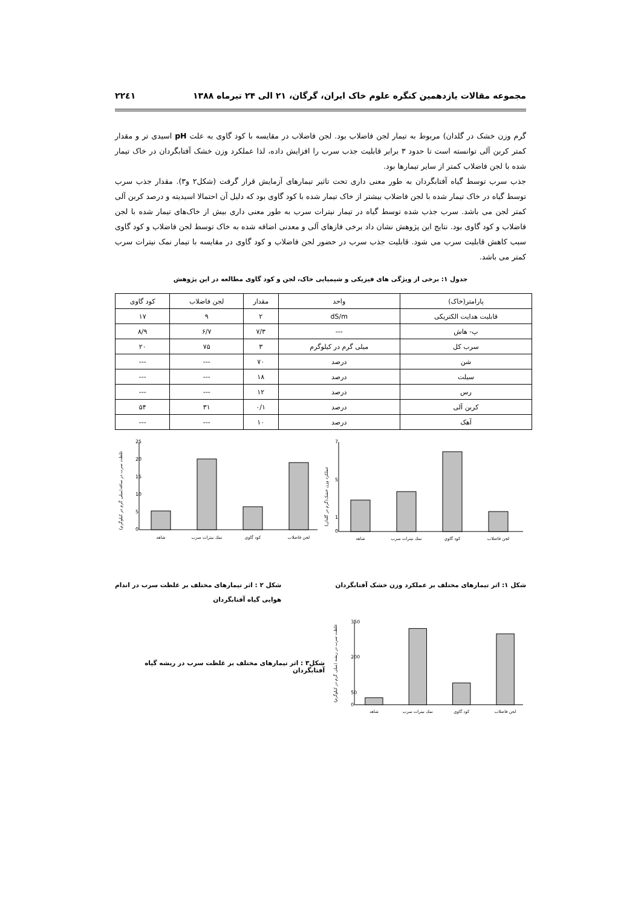مجموعه مقالات یازدهمین کنگره علوم خاک ایران، گرگان، ۲۱ الی ۲۴ تیرماه ۱۳۸۸ ۲۲٤۱
گرم وزن خشک در گلدان) مربوط به تیمار لجن فاضلاب بود. لجن فاضلاب در مقایسه با کود گاوی به علت pH اسیدی تر و مقدار کمتر کربن آلی توانسته است تا حدود ۳ برابر قابلیت جذب سرب را افزایش داده، لذا عملکرد وزن خشک آفتابگردان در خاک تیمار شده با لجن فاضلاب کمتر از سایر تیمارها بود.
جذب سرب توسط گیاه آفتابگردان به طور معنی داری تحت تاثیر تیمارهای آزمایش قرار گرفت (شکل۲ و۳). مقدار جذب سرب توسط گیاه در خاک تیمار شده با لجن فاضلاب بیشتر از خاک تیمار شده با کود گاوی بود که دلیل آن احتمالا اسیدیته و درصد کربن آلی کمتر لجن می باشد. سرب جذب شده توسط گیاه در تیمار نیترات سرب به طور معنی داری بیش از خاک‌های تیمار شده با لجن فاضلاب و کود گاوی بود. نتایج این پژوهش نشان داد برخی فازهای آلی و معدنی اضافه شده به خاک توسط لجن فاضلاب و کود گاوی سبب کاهش قابلیت سرب می شود. قابلیت جذب سرب در حضور لجن فاضلاب و کود گاوی در مقایسه با تیمار نمک نیترات سرب کمتر می باشد.
جدول ۱: برخی از ویژگی های فیزیکی و شیمیایی خاک، لجن و کود گاوی مطالعه در این پژوهش
| پارامتر(خاک) | واحد | مقدار | لجن فاضلاب | کود گاوی |
| --- | --- | --- | --- | --- |
| قابلیت هدایت الکتریکی | dS/m | ۲ | ۹ | ۱۷ |
| پ- هاش | --- | ۷/۳ | ۶/۷ | ۸/۹ |
| سرب کل | میلی گرم در کیلوگرم | ۳ | ۷۵ | ۲۰ |
| شن | درصد | ۷۰ | --- | --- |
| سیلت | درصد | ۱۸ | --- | --- |
| رس | درصد | ۱۲ | --- | --- |
| کربن آلی | درصد | ۰/۱ | ۳۱ | ۵۴ |
| آهک | درصد | ۱۰ | --- | --- |
عملکرد وزن خشک(گرم در گلدان)
7
5
1
0
شاهد
نمك نيترات سرب
كود گاوي
لجن فاضلاب
غلظت سرب در ساقه(میلی گرم در کیلوگرم)
25
20
15
10
5
0
شاهد
نمك نيترات سرب
كود گاوي
لجن فاضلاب
شکل ۱: اثر تیمارهای مختلف بر عملکرد وزن خشک آفتابگردان شکل ۲ : اثر تیمارهای مختلف بر غلظت سرب در اندام
هوایی گیاه آفتابگردان
غلظت سرب در ریشه (میلی گرم در کیلوگرم)
350
200
50
0
شاهد
نمك نيترات سرب
كود گاوي
لجن فاضلاب
شکل۳ : اثر تیمارهای مختلف بر غلظت سرب در ریشه گیاه آفتابگردان